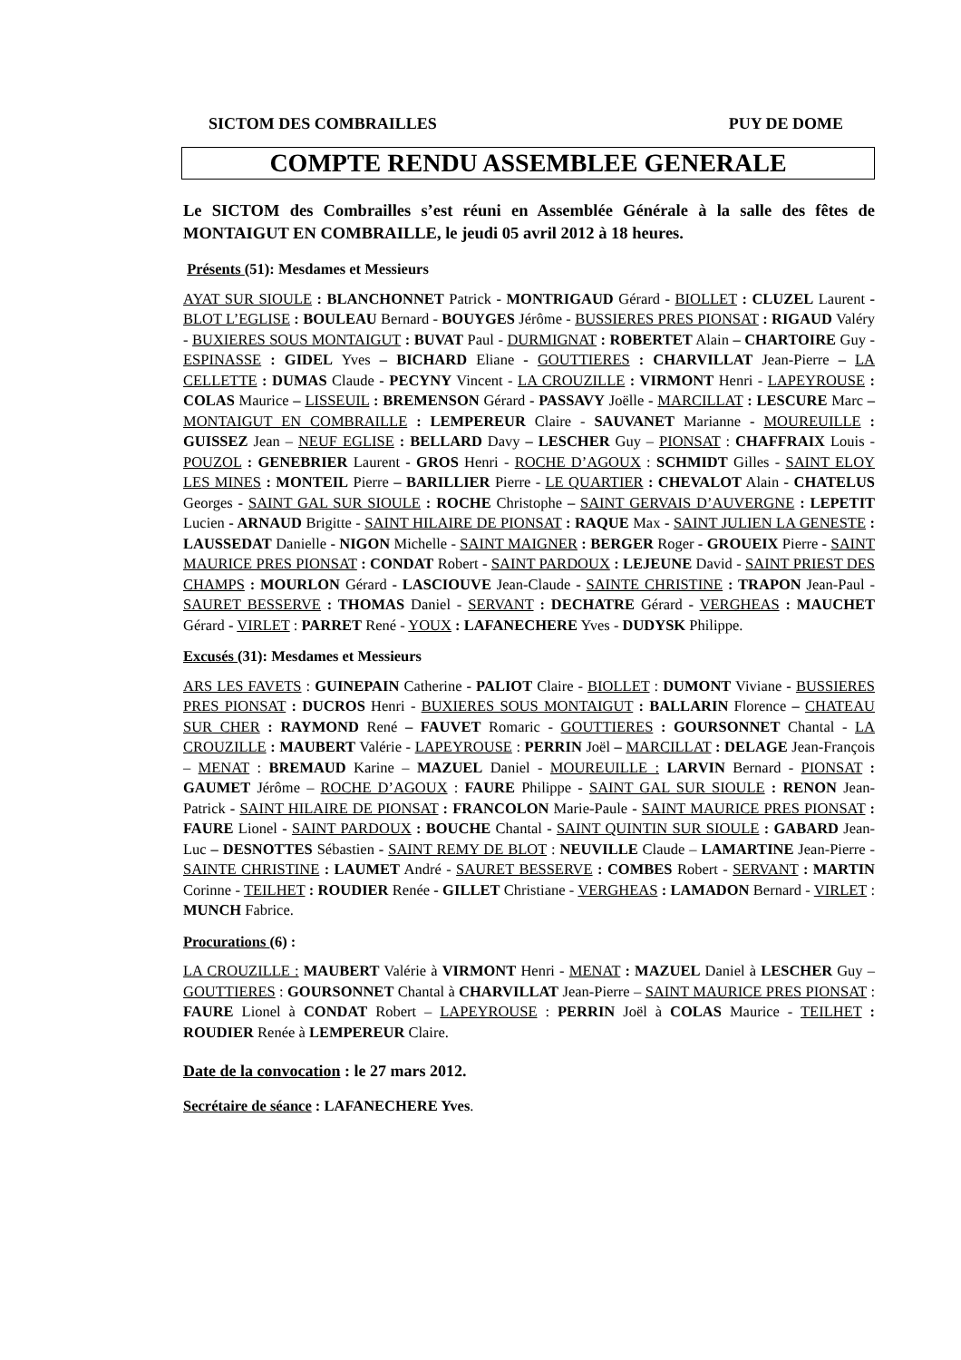SICTOM DES COMBRAILLES PUY DE DOME
COMPTE RENDU ASSEMBLEE GENERALE
Le SICTOM des Combrailles s’est réuni en Assemblée Générale à la salle des fêtes de MONTAIGUT EN COMBRAILLE, le jeudi 05 avril 2012 à 18 heures.
Présents (51): Mesdames et Messieurs
AYAT SUR SIOULE : BLANCHONNET Patrick - MONTRIGAUD Gérard - BIOLLET : CLUZEL Laurent - BLOT L’EGLISE : BOULEAU Bernard - BOUYGES Jérôme - BUSSIERES PRES PIONSAT : RIGAUD Valéry - BUXIERES SOUS MONTAIGUT : BUVAT Paul - DURMIGNAT : ROBERTET Alain – CHARTOIRE Guy - ESPINASSE : GIDEL Yves – BICHARD Eliane - GOUTTIERES : CHARVILLAT Jean-Pierre – LA CELLETTE : DUMAS Claude - PECYNY Vincent - LA CROUZILLE : VIRMONT Henri - LAPEYROUSE : COLAS Maurice – LISSEUIL : BREMENSON Gérard - PASSAVY Joëlle - MARCILLAT : LESCURE Marc – MONTAIGUT EN COMBRAILLE : LEMPEREUR Claire - SAUVANET Marianne - MOUREUILLE : GUISSEZ Jean – NEUF EGLISE : BELLARD Davy – LESCHER Guy – PIONSAT : CHAFFRAIX Louis - POUZOL : GENEBRIER Laurent - GROS Henri - ROCHE D’AGOUX : SCHMIDT Gilles - SAINT ELOY LES MINES : MONTEIL Pierre – BARILLIER Pierre - LE QUARTIER : CHEVALOT Alain - CHATELUS Georges - SAINT GAL SUR SIOULE : ROCHE Christophe – SAINT GERVAIS D’AUVERGNE : LEPETIT Lucien - ARNAUD Brigitte - SAINT HILAIRE DE PIONSAT : RAQUE Max - SAINT JULIEN LA GENESTE : LAUSSEDAT Danielle - NIGON Michelle - SAINT MAIGNER : BERGER Roger - GROUEIX Pierre - SAINT MAURICE PRES PIONSAT : CONDAT Robert - SAINT PARDOUX : LEJEUNE David - SAINT PRIEST DES CHAMPS : MOURLON Gérard - LASCIOUVE Jean-Claude - SAINTE CHRISTINE : TRAPON Jean-Paul - SAURET BESSERVE : THOMAS Daniel - SERVANT : DECHATRE Gérard - VERGHEAS : MAUCHET Gérard - VIRLET : PARRET René - YOUX : LAFANECHERE Yves - DUDYSK Philippe.
Excusés (31): Mesdames et Messieurs
ARS LES FAVETS : GUINEPAIN Catherine - PALIOT Claire - BIOLLET : DUMONT Viviane - BUSSIERES PRES PIONSAT : DUCROS Henri - BUXIERES SOUS MONTAIGUT : BALLARIN Florence – CHATEAU SUR CHER : RAYMOND René – FAUVET Romaric - GOUTTIERES : GOURSONNET Chantal - LA CROUZILLE : MAUBERT Valérie - LAPEYROUSE : PERRIN Joël – MARCILLAT : DELAGE Jean-François – MENAT : BREMAUD Karine – MAZUEL Daniel - MOUREUILLE : LARVIN Bernard - PIONSAT : GAUMET Jérôme – ROCHE D’AGOUX : FAURE Philippe - SAINT GAL SUR SIOULE : RENON Jean-Patrick - SAINT HILAIRE DE PIONSAT : FRANCOLON Marie-Paule - SAINT MAURICE PRES PIONSAT : FAURE Lionel - SAINT PARDOUX : BOUCHE Chantal - SAINT QUINTIN SUR SIOULE : GABARD Jean-Luc – DESNOTTES Sébastien - SAINT REMY DE BLOT : NEUVILLE Claude – LAMARTINE Jean-Pierre - SAINTE CHRISTINE : LAUMET André - SAURET BESSERVE : COMBES Robert - SERVANT : MARTIN Corinne - TEILHET : ROUDIER Renée - GILLET Christiane - VERGHEAS : LAMADON Bernard - VIRLET : MUNCH Fabrice.
Procurations (6) :
LA CROUZILLE : MAUBERT Valérie à VIRMONT Henri - MENAT : MAZUEL Daniel à LESCHER Guy – GOUTTIERES : GOURSONNET Chantal à CHARVILLAT Jean-Pierre – SAINT MAURICE PRES PIONSAT : FAURE Lionel à CONDAT Robert – LAPEYROUSE : PERRIN Joël à COLAS Maurice - TEILHET : ROUDIER Renée à LEMPEREUR Claire.
Date de la convocation : le 27 mars 2012.
Secrétaire de séance : LAFANECHERE Yves.